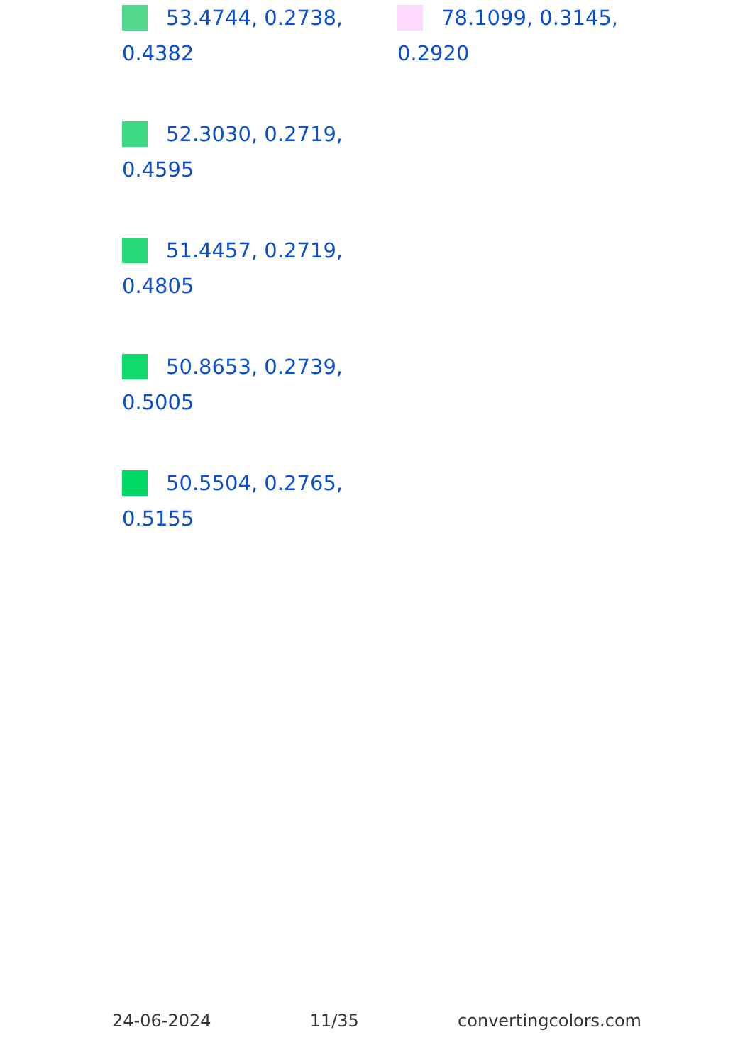53.4744, 0.2738, 0.4382
52.3030, 0.2719, 0.4595
51.4457, 0.2719, 0.4805
50.8653, 0.2739, 0.5005
50.5504, 0.2765, 0.5155
78.1099, 0.3145, 0.2920
24-06-2024 11/35 convertingcolors.com